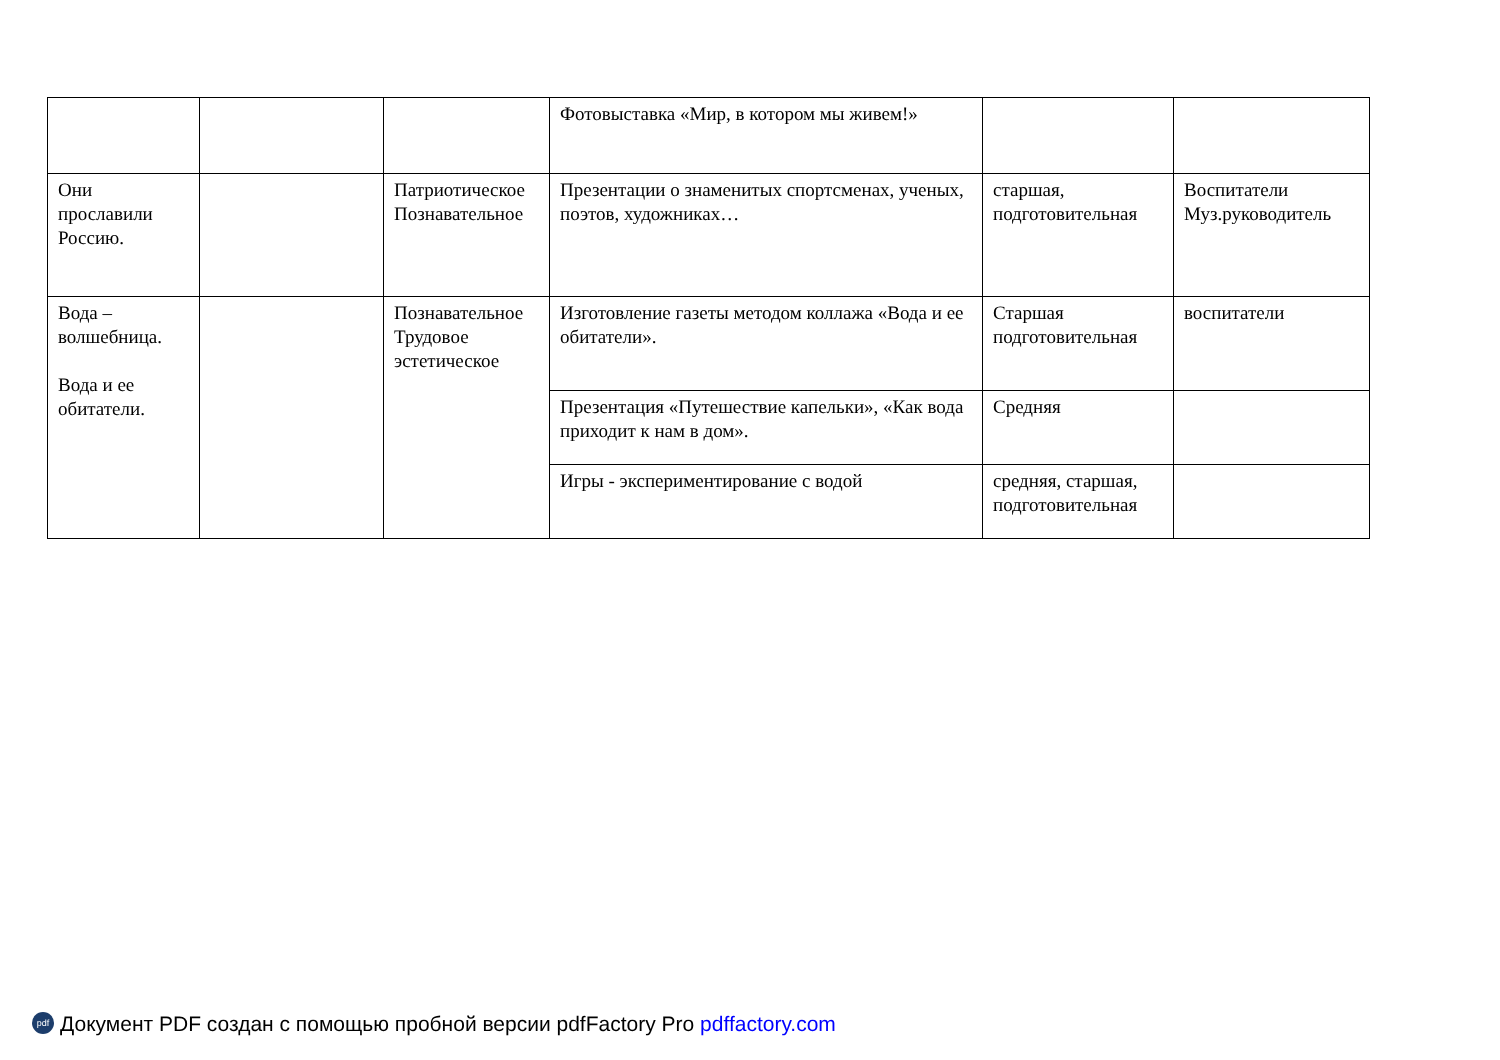| | | | Фотовыставка «Мир, в котором мы живем!» | | |
| Они прославили Россию. | | Патриотическое Познавательное | Презентации о знаменитых спортсменах, ученых, поэтов, художниках… | старшая, подготовительная | Воспитатели Муз.руководитель |
| Вода – волшебница. Вода и ее обитатели. | | Познавательное Трудовое эстетическое | Изготовление газеты методом коллажа «Вода и ее обитатели». | Старшая подготовительная | воспитатели |
| | | | Презентация «Путешествие капельки», «Как вода приходит к нам в дом». | Средняя | |
| | | | Игры - экспериментирование с водой | средняя, старшая, подготовительная | |
pdf Документ PDF создан с помощью пробной версии pdfFactory Pro pdffactory.com